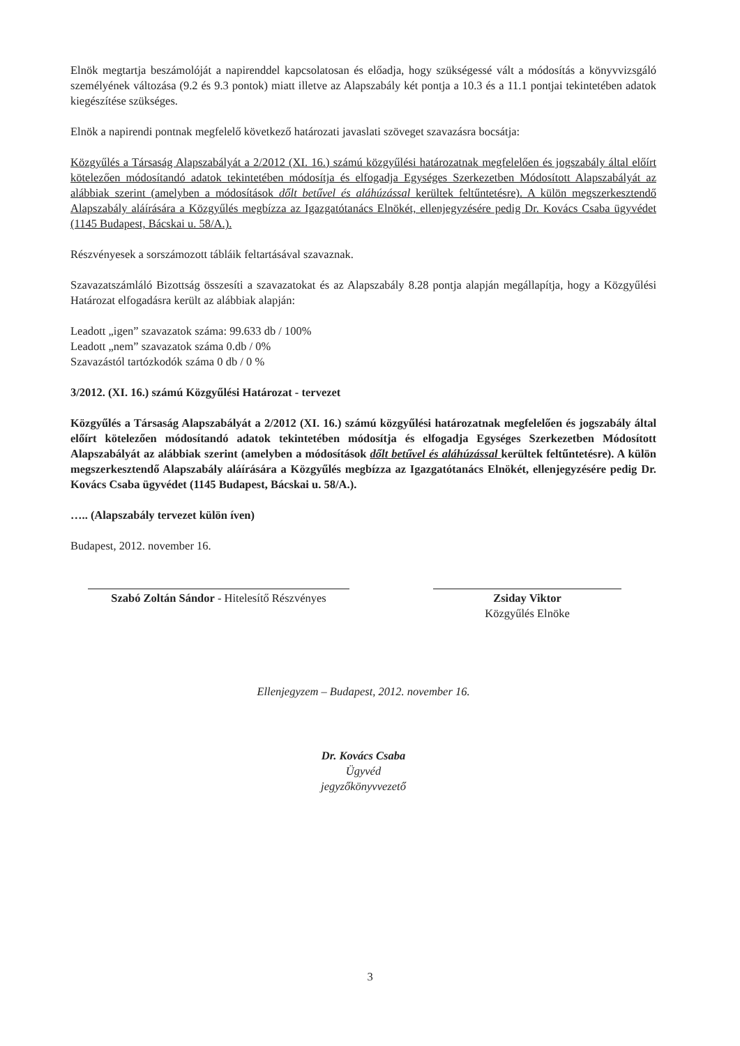Elnök megtartja beszámolóját a napirenddel kapcsolatosan és előadja, hogy szükségessé vált a módosítás a könyvvizsgáló személyének változása (9.2 és 9.3 pontok) miatt illetve az Alapszabály két pontja a 10.3 és a 11.1 pontjai tekintetében adatok kiegészítése szükséges.
Elnök a napirendi pontnak megfelelő következő határozati javaslati szöveget szavazásra bocsátja:
Közgyűlés a Társaság Alapszabályát a 2/2012 (XI. 16.) számú közgyűlési határozatnak megfelelően és jogszabály által előírt kötelezően módosítandó adatok tekintetében módosítja és elfogadja Egységes Szerkezetben Módosított Alapszabályát az alábbiak szerint (amelyben a módosítások dőlt betűvel és aláhúzással kerültek feltűntetésre). A külön megszerkesztendő Alapszabály aláírására a Közgyűlés megbízza az Igazgatótanács Elnökét, ellenjegyzésére pedig Dr. Kovács Csaba ügyvédet (1145 Budapest, Bácskai u. 58/A.).
Részvényesek a sorszámozott tábláik feltartásával szavaznak.
Szavazatszámláló Bizottság összesíti a szavazatokat és az Alapszabály 8.28 pontja alapján megállapítja, hogy a Közgyűlési Határozat elfogadásra került az alábbiak alapján:
Leadott „igen” szavazatok száma: 99.633 db / 100%
Leadott „nem” szavazatok száma 0.db / 0%
Szavazástól tartózkodók száma 0 db / 0 %
3/2012. (XI. 16.) számú Közgyűlési Határozat - tervezet
Közgyűlés a Társaság Alapszabályát a 2/2012 (XI. 16.) számú közgyűlési határozatnak megfelelően és jogszabály által előírt kötelezően módosítandó adatok tekintetében módosítja és elfogadja Egységes Szerkezetben Módosított Alapszabályát az alábbiak szerint (amelyben a módosítások dőlt betűvel és aláhúzással kerültek feltűntetésre). A külön megszerkesztendő Alapszabály aláírására a Közgyűlés megbízza az Igazgatótanács Elnökét, ellenjegyzésére pedig Dr. Kovács Csaba ügyvédet (1145 Budapest, Bácskai u. 58/A.).
….. (Alapszabály tervezet külön íven)
Budapest, 2012. november 16.
Szabó Zoltán Sándor - Hitelesítő Részvényes
Zsiday Viktor
Közgyűlés Elnöke
Ellenjegyzem – Budapest, 2012. november 16.
Dr. Kovács Csaba
Ügyvéd
jegyzőkönyvvezető
3